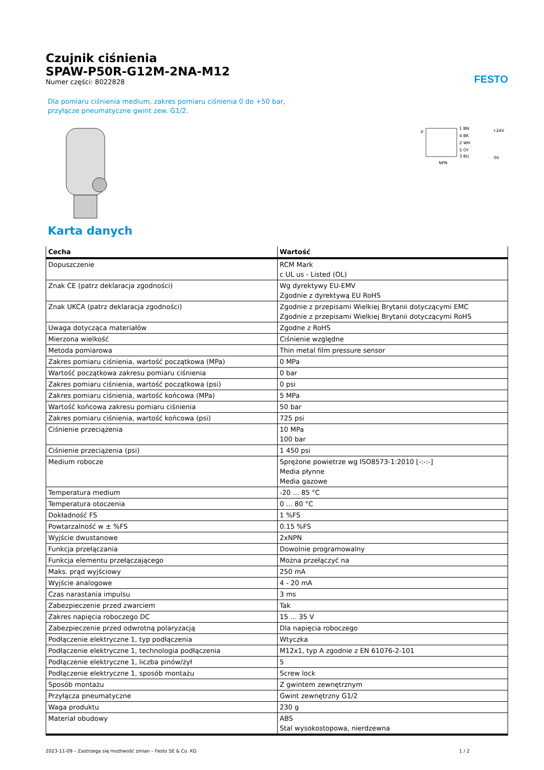FESTO
Czujnik ciśnienia
SPAW-P50R-G12M-2NA-M12
Numer części: 8022828
Dla pomiaru ciśnienia medium, zakres pomiaru ciśnienia 0 do +50 bar,
przyłącze pneumatyczne gwint zew. G1/2.
P
1 BN
4 BK
2 WH
5 GY
3 BU
+24V
0V
NPN
Karta danych
| Cecha | Wartość |
| --- | --- |
| Dopuszczenie | RCM Mark c UL us - Listed (OL) |
| Znak CE (patrz deklaracja zgodności) | Wg dyrektywy EU-EMV Zgodnie z dyrektywą EU RoHS |
| Znak UKCA (patrz deklaracja zgodności) | Zgodnie z przepisami Wielkiej Brytanii dotyczącymi EMC Zgodnie z przepisami Wielkiej Brytanii dotyczącymi RoHS |
| Uwaga dotycząca materiałów | Zgodne z RoHS |
| Mierzona wielkość | Ciśnienie względne |
| Metoda pomiarowa | Thin metal film pressure sensor |
| Zakres pomiaru ciśnienia, wartość początkowa (MPa) | 0 MPa |
| Wartość początkowa zakresu pomiaru ciśnienia | 0 bar |
| Zakres pomiaru ciśnienia, wartość początkowa (psi) | 0 psi |
| Zakres pomiaru ciśnienia, wartość końcowa (MPa) | 5 MPa |
| Wartość końcowa zakresu pomiaru ciśnienia | 50 bar |
| Zakres pomiaru ciśnienia, wartość końcowa (psi) | 725 psi |
| Ciśnienie przeciążenia | 10 MPa 100 bar |
| Ciśnienie przeciążenia (psi) | 1 450 psi |
| Medium robocze | Sprężone powietrze wg ISO8573-1:2010 [-:-:-] Media płynne Media gazowe |
| Temperatura medium | -20 ... 85 °C |
| Temperatura otoczenia | 0 ... 80 °C |
| Dokładność FS | 1 %FS |
| Powtarzalność w ± %FS | 0.15 %FS |
| Wyjście dwustanowe | 2xNPN |
| Funkcja przełączania | Dowolnie programowalny |
| Funkcja elementu przełączającego | Można przełączyć na |
| Maks. prąd wyjściowy | 250 mA |
| Wyjście analogowe | 4 - 20 mA |
| Czas narastania impulsu | 3 ms |
| Zabezpieczenie przed zwarciem | Tak |
| Zakres napięcia roboczego DC | 15 ... 35 V |
| Zabezpieczenie przed odwrotną polaryzacją | Dla napięcia roboczego |
| Podłączenie elektryczne 1, typ podłączenia | Wtyczka |
| Podłączenie elektryczne 1, technologia podłączenia | M12x1, typ A zgodnie z EN 61076-2-101 |
| Podłączenie elektryczne 1, liczba pinów/żył | 5 |
| Podłączenie elektryczne 1, sposób montażu | Screw lock |
| Sposób montażu | Z gwintem zewnętrznym |
| Przyłącza pneumatyczne | Gwint zewnętrzny G1/2 |
| Waga produktu | 230 g |
| Materiał obudowy | ABS Stal wysokostopowa, nierdzewna |
2023-11-09 – Zastrzega się możliwość zmian – Festo SE & Co. KG 1 / 2